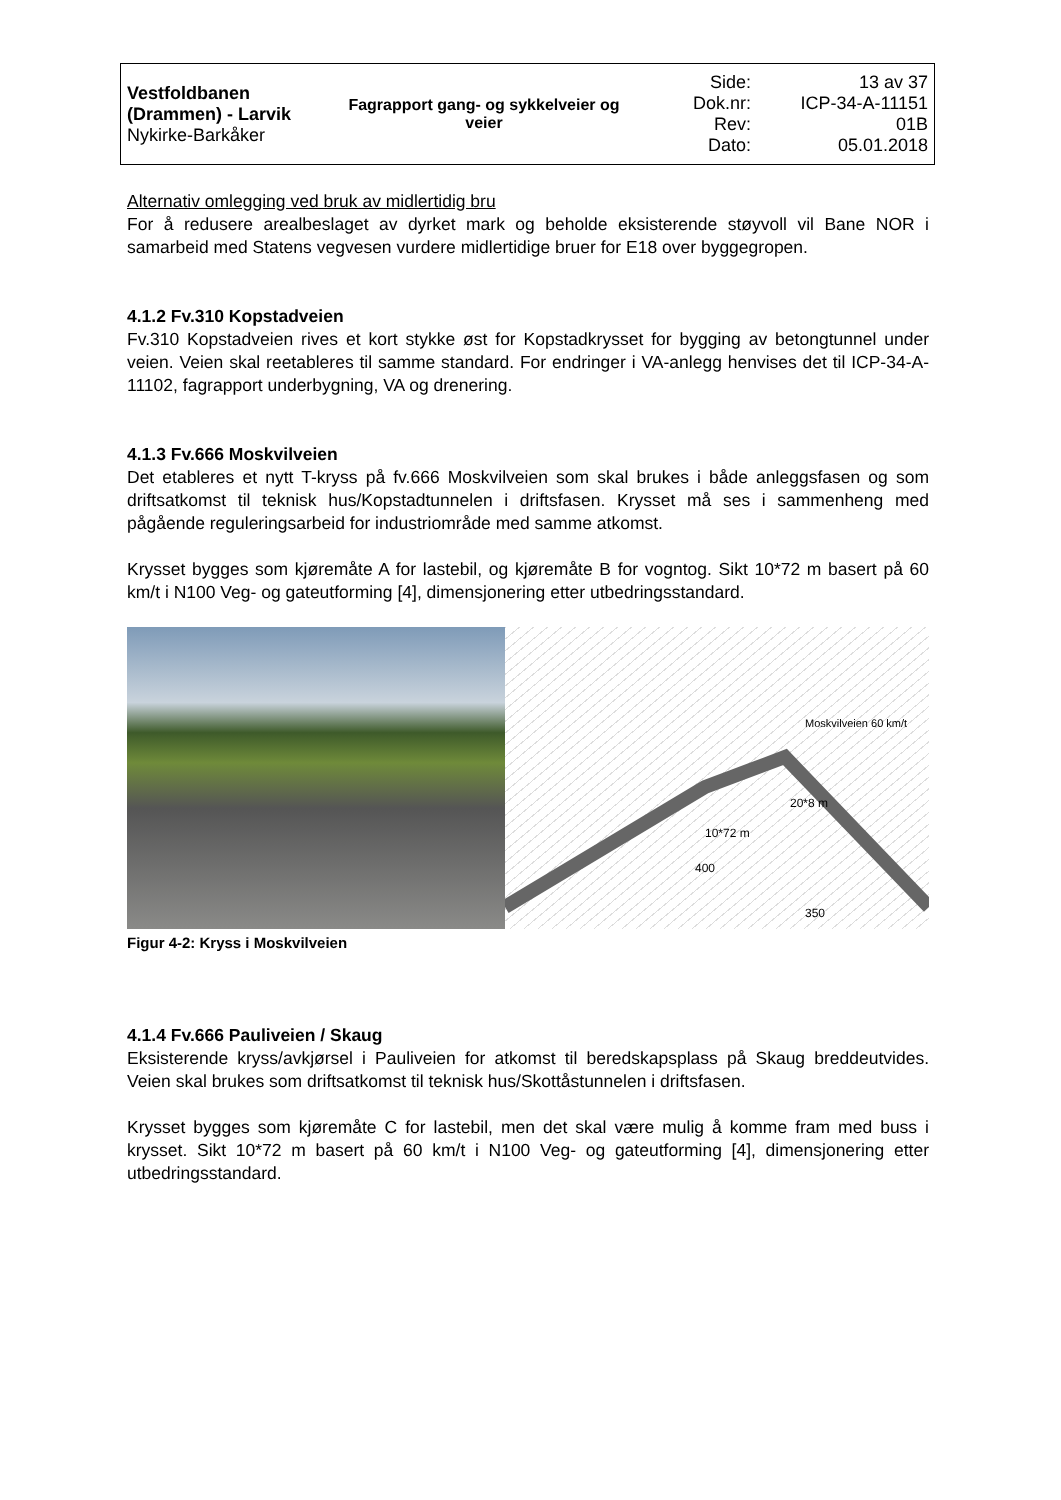| Vestfoldbanen (Drammen) - Larvik Nykirke-Barkåker | Fagrapport gang- og sykkelveier og veier | Side: Dok.nr: Rev: Dato: | 13 av 37 ICP-34-A-11151 01B 05.01.2018 |
Alternativ omlegging ved bruk av midlertidig bru
For å redusere arealbeslaget av dyrket mark og beholde eksisterende støyvoll vil Bane NOR i samarbeid med Statens vegvesen vurdere midlertidige bruer for E18 over byggegropen.
4.1.2 Fv.310 Kopstadveien
Fv.310 Kopstadveien rives et kort stykke øst for Kopstadkrysset for bygging av betongtunnel under veien. Veien skal reetableres til samme standard. For endringer i VA-anlegg henvises det til ICP-34-A-11102, fagrapport underbygning, VA og drenering.
4.1.3 Fv.666 Moskvilveien
Det etableres et nytt T-kryss på fv.666 Moskvilveien som skal brukes i både anleggsfasen og som driftsatkomst til teknisk hus/Kopstadtunnelen i driftsfasen. Krysset må ses i sammenheng med pågående reguleringsarbeid for industriområde med samme atkomst.
Krysset bygges som kjøremåte A for lastebil, og kjøremåte B for vogntog. Sikt 10*72 m basert på 60 km/t i N100 Veg- og gateutforming [4], dimensjonering etter utbedringsstandard.
10*72 m
400
20*8 m
Moskvilveien 60 km/t
350
Figur 4-2: Kryss i Moskvilveien
4.1.4 Fv.666 Pauliveien / Skaug
Eksisterende kryss/avkjørsel i Pauliveien for atkomst til beredskapsplass på Skaug breddeutvides. Veien skal brukes som driftsatkomst til teknisk hus/Skottåstunnelen i driftsfasen.
Krysset bygges som kjøremåte C for lastebil, men det skal være mulig å komme fram med buss i krysset. Sikt 10*72 m basert på 60 km/t i N100 Veg- og gateutforming [4], dimensjonering etter utbedringsstandard.